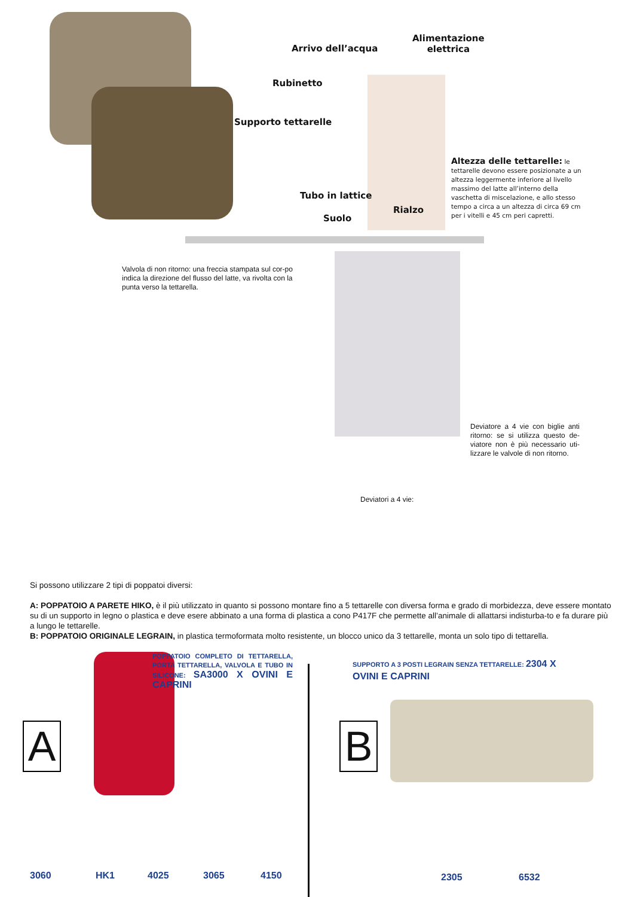Arrivo dell’acqua
Alimentazione
elettrica
Rubinetto
Supporto tettarelle
Tubo in lattice
Rialzo
Suolo
Altezza delle tettarelle: le tettarelle devono essere posizionate a un altezza leggermente inferiore al livello massimo del latte all’interno della vaschetta di miscelazione, e allo stesso tempo a circa a un altezza di circa 69 cm per i vitelli e 45 cm peri capretti.
Valvola di non ritorno: una freccia stampata sul cor-po indica la direzione del flusso del latte, va rivolta con la punta verso la tettarella.
Deviatore a 4 vie con biglie anti ritorno: se si utilizza questo de-viatore non è più necessario uti-lizzare le valvole di non ritorno.
Deviatori a 4 vie:
Si possono utilizzare 2 tipi di poppatoi diversi:
A: POPPATOIO A PARETE HIKO, è il più utilizzato in quanto si possono montare fino a 5 tettarelle con diversa forma e grado di morbidezza, deve essere montato su di un supporto in legno o plastica e deve esere abbinato a una forma di plastica a cono P417F che permette all’animale di allattarsi indisturba-to e fa durare più a lungo le tettarelle.
B: POPPATOIO ORIGINALE LEGRAIN, in plastica termoformata molto resistente, un blocco unico da 3 tettarelle, monta un solo tipo di tettarella.
POPPATOIO COMPLETO DI TETTARELLA, PORTA TETTARELLA, VALVOLA E TUBO IN SILICONE: SA3000 X OVINI E CAPRINI
SUPPORTO A 3 POSTI LEGRAIN SENZA TETTARELLE: 2304 X OVINI E CAPRINI
A B
3060 HK1 4025 3065 4150 2305 6532